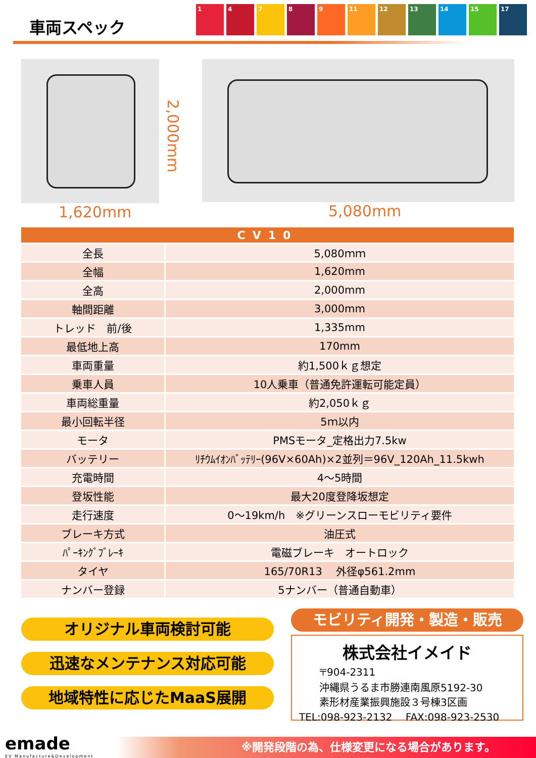車両スペック
1 4 7 8 9 11 12 13 14 15 17
1,620mm
2,000mm
5,080mm
| CV10 | |
| --- | --- |
| 全長 | 5,080ｍｍ |
| 全幅 | 1,620mm |
| 全高 | 2,000mm |
| 軸間距離 | 3,000mm |
| トレッド 前/後 | 1,335mm |
| 最低地上高 | 170mm |
| 車両重量 | 約1,500ｋｇ想定 |
| 乗車人員 | 10人乗車（普通免許運転可能定員） |
| 車両総重量 | 約2,050ｋｇ |
| 最小回転半径 | 5ｍ以内 |
| モータ | PMSモータ_定格出力7.5kw |
| バッテリー | ﾘﾁｳﾑｲｵﾝﾊﾞｯﾃﾘｰ(96V×60Ah)×2並列＝96V_120Ah_11.5kwh |
| 充電時間 | 4～5時間 |
| 登坂性能 | 最大20度登降坂想定 |
| 走行速度 | 0～19km/h ※グリーンスローモビリティ要件 |
| ブレーキ方式 | 油圧式 |
| ﾊﾟｰｷﾝｸﾞﾌﾞﾚｰｷ | 電磁ブレーキ オートロック |
| タイヤ | 165/70R13 外径φ561.2mm |
| ナンバー登録 | 5ナンバー（普通自動車） |
オリジナル車両検討可能
迅速なメンテナンス対応可能
地域特性に応じたMaaS展開
モビリティ開発・製造・販売
株式会社イメイド
〒904-2311
沖縄県うるま市勝連南風原5192-30
素形材産業振興施設３号棟3区画
TEL:098-923-2132　 FAX:098-923-2530
emade
EV Manufacture&Development
※開発段階の為、仕様変更になる場合があります。